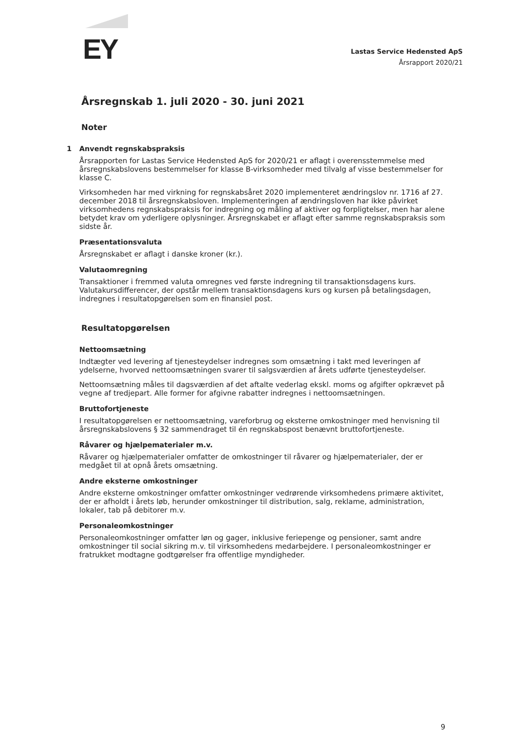EY
Lastas Service Hedensted ApS
Årsrapport 2020/21
Årsregnskab 1. juli 2020 - 30. juni 2021
Noter
1 Anvendt regnskabspraksis
Årsrapporten for Lastas Service Hedensted ApS for 2020/21 er aflagt i overensstemmelse med årsregnskabslovens bestemmelser for klasse B-virksomheder med tilvalg af visse bestemmelser for klasse C.
Virksomheden har med virkning for regnskabsåret 2020 implementeret ændringslov nr. 1716 af 27. december 2018 til årsregnskabsloven. Implementeringen af ændringsloven har ikke påvirket virksomhedens regnskabspraksis for indregning og måling af aktiver og forpligtelser, men har alene betydet krav om yderligere oplysninger. Årsregnskabet er aflagt efter samme regnskabspraksis som sidste år.
Præsentationsvaluta
Årsregnskabet er aflagt i danske kroner (kr.).
Valutaomregning
Transaktioner i fremmed valuta omregnes ved første indregning til transaktionsdagens kurs. Valutakursdifferencer, der opstår mellem transaktionsdagens kurs og kursen på betalingsdagen, indregnes i resultatopgørelsen som en finansiel post.
Resultatopgørelsen
Nettoomsætning
Indtægter ved levering af tjenesteydelser indregnes som omsætning i takt med leveringen af ydelserne, hvorved nettoomsætningen svarer til salgsværdien af årets udførte tjenesteydelser.
Nettoomsætning måles til dagsværdien af det aftalte vederlag ekskl. moms og afgifter opkrævet på vegne af tredjepart. Alle former for afgivne rabatter indregnes i nettoomsætningen.
Bruttofortjeneste
I resultatopgørelsen er nettoomsætning, vareforbrug og eksterne omkostninger med henvisning til årsregnskabslovens § 32 sammendraget til én regnskabspost benævnt bruttofortjeneste.
Råvarer og hjælpematerialer m.v.
Råvarer og hjælpematerialer omfatter de omkostninger til råvarer og hjælpematerialer, der er medgået til at opnå årets omsætning.
Andre eksterne omkostninger
Andre eksterne omkostninger omfatter omkostninger vedrørende virksomhedens primære aktivitet, der er afholdt i årets løb, herunder omkostninger til distribution, salg, reklame, administration, lokaler, tab på debitorer m.v.
Personaleomkostninger
Personaleomkostninger omfatter løn og gager, inklusive feriepenge og pensioner, samt andre omkostninger til social sikring m.v. til virksomhedens medarbejdere. I personaleomkostninger er fratrukket modtagne godtgørelser fra offentlige myndigheder.
9